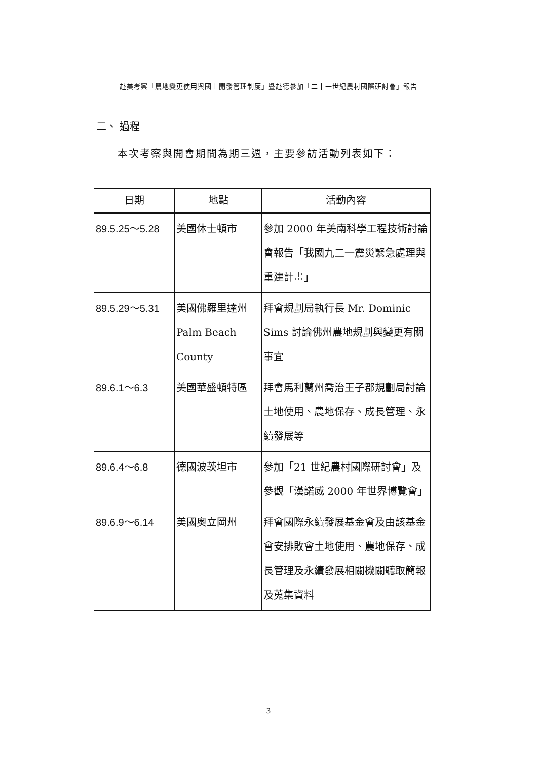赴美考察「農地變更使用與國土開發管理制度」暨赴德參加「二十一世紀農村國際研討會」報告
二、 過程
本次考察與開會期間為期三週，主要參訪活動列表如下：
| 日期 | 地點 | 活動內容 |
| --- | --- | --- |
| 89.5.25～5.28 | 美國休士頓市 | 參加 2000 年美南科學工程技術討論會報告「我國九二一震災緊急處理與重建計畫」 |
| 89.5.29～5.31 | 美國佛羅里達州 Palm Beach County | 拜會規劃局執行長 Mr. Dominic Sims 討論佛州農地規劃與變更有關事宜 |
| 89.6.1～6.3 | 美國華盛頓特區 | 拜會馬利蘭州喬治王子郡規劃局討論土地使用、農地保存、成長管理、永續發展等 |
| 89.6.4～6.8 | 德國波茨坦市 | 參加「21 世紀農村國際研討會」及參觀「漢諾威 2000 年世界博覽會」 |
| 89.6.9～6.14 | 美國奧立岡州 | 拜會國際永續發展基金會及由該基金會安排敗會土地使用、農地保存、成長管理及永續發展相關機關聽取簡報及蒐集資料 |
3